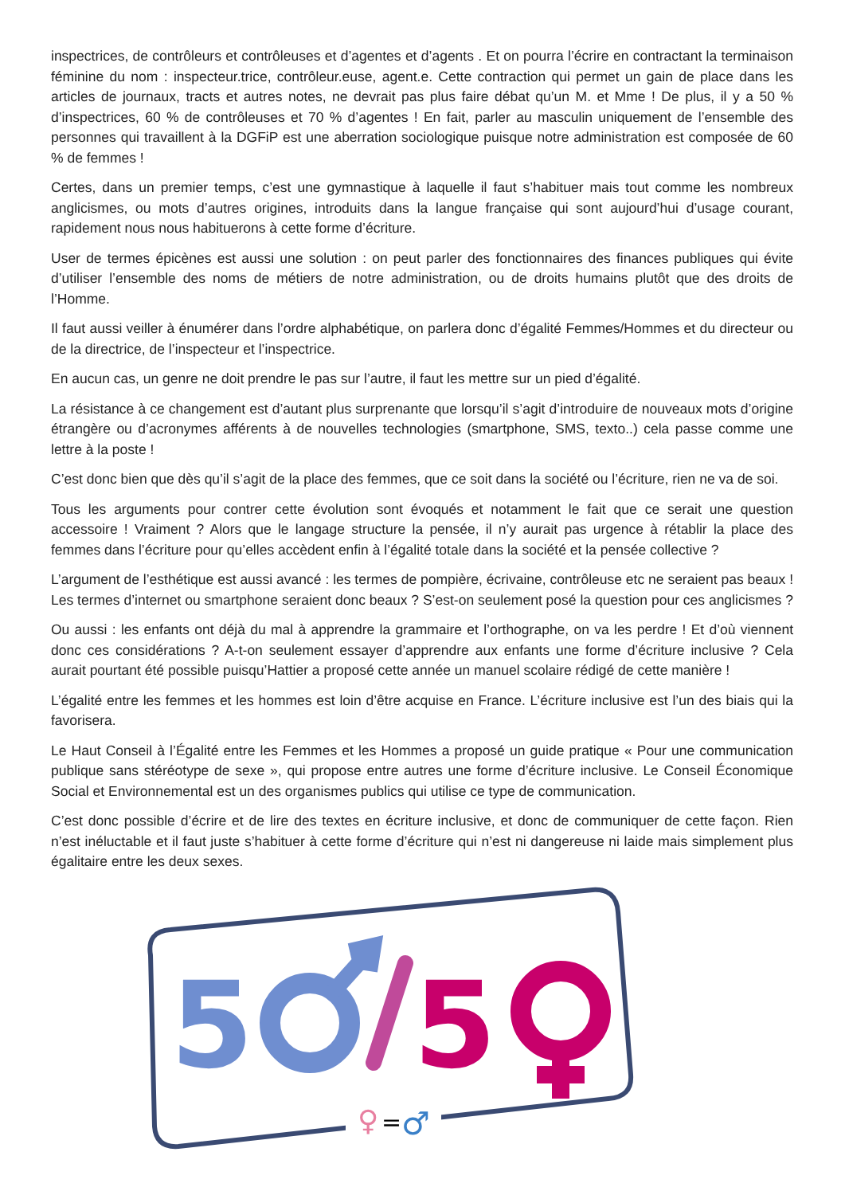inspectrices, de contrôleurs et contrôleuses et d’agentes et d’agents . Et on pourra l’écrire en contractant la terminaison féminine du nom : inspecteur.trice, contrôleur.euse, agent.e. Cette contraction qui permet un gain de place dans les articles de journaux, tracts et autres notes, ne devrait pas plus faire débat qu’un M. et Mme ! De plus, il y a 50 % d’inspectrices, 60 % de contrôleuses et 70 % d’agentes ! En fait, parler au masculin uniquement de l’ensemble des personnes qui travaillent à la DGFiP est une aberration sociologique puisque notre administration est composée de 60 % de femmes !
Certes, dans un premier temps, c’est une gymnastique à laquelle il faut s’habituer mais tout comme les nombreux anglicismes, ou mots d’autres origines, introduits dans la langue française qui sont aujourd’hui d’usage courant, rapidement nous nous habituerons à cette forme d’écriture.
User de termes épicènes est aussi une solution : on peut parler des fonctionnaires des finances publiques qui évite d’utiliser l’ensemble des noms de métiers de notre administration, ou de droits humains plutôt que des droits de l’Homme.
Il faut aussi veiller à énumérer dans l’ordre alphabétique, on parlera donc d’égalité Femmes/Hommes et du directeur ou de la directrice, de l’inspecteur et l’inspectrice.
En aucun cas, un genre ne doit prendre le pas sur l’autre, il faut les mettre sur un pied d’égalité.
La résistance à ce changement est d’autant plus surprenante que lorsqu’il s’agit d’introduire de nouveaux mots d’origine étrangère ou d’acronymes afférents à de nouvelles technologies (smartphone, SMS, texto..) cela passe comme une lettre à la poste !
C’est donc bien que dès qu’il s’agit de la place des femmes, que ce soit dans la société ou l’écriture, rien ne va de soi.
Tous les arguments pour contrer cette évolution sont évoqués et notamment le fait que ce serait une question accessoire ! Vraiment ? Alors que le langage structure la pensée, il n’y aurait pas urgence à rétablir la place des femmes dans l’écriture pour qu’elles accèdent enfin à l’égalité totale dans la société et la pensée collective ?
L’argument de l’esthétique est aussi avancé : les termes de pompière, écrivaine, contrôleuse etc ne seraient pas beaux ! Les termes d’internet ou smartphone seraient donc beaux ? S’est-on seulement posé la question pour ces anglicismes ?
Ou aussi : les enfants ont déjà du mal à apprendre la grammaire et l’orthographe, on va les perdre ! Et d’où viennent donc ces considérations ? A-t-on seulement essayer d’apprendre aux enfants une forme d’écriture inclusive ? Cela aurait pourtant été possible puisqu’Hattier a proposé cette année un manuel scolaire rédigé de cette manière !
L’égalité entre les femmes et les hommes est loin d’être acquise en France. L’écriture inclusive est l’un des biais qui la favorisera.
Le Haut Conseil à l’Égalité entre les Femmes et les Hommes a proposé un guide pratique « Pour une communication publique sans stéréotype de sexe », qui propose entre autres une forme d’écriture inclusive. Le Conseil Économique Social et Environnemental est un des organismes publics qui utilise ce type de communication.
C’est donc possible d’écrire et de lire des textes en écriture inclusive, et donc de communiquer de cette façon. Rien n’est inéluctable et il faut juste s’habituer à cette forme d’écriture qui n’est ni dangereuse ni laide mais simplement plus égalitaire entre les deux sexes.
5
5
♀
=
♂